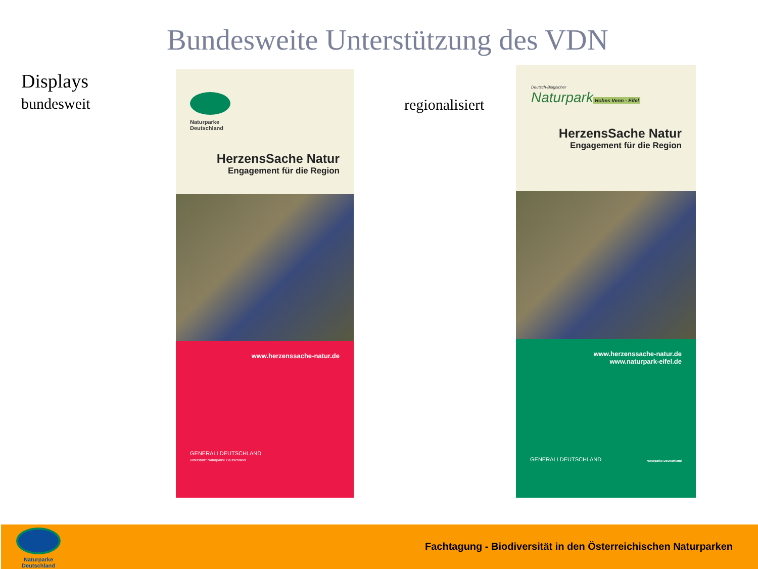Bundesweite Unterstützung des VDN
Displays
bundesweit regionalisiert
Naturparke
Deutschland
HerzensSache Natur
Engagement für die Region
www.herzenssache-natur.de
GENERALI DEUTSCHLAND
unterstützt Naturparke Deutschland
Deutsch-Belgischer
Naturpark
Hohes Venn - Eifel
HerzensSache Natur
Engagement für die Region
www.herzenssache-natur.de
www.naturpark-eifel.de
GENERALI DEUTSCHLAND Naturparke Deutschland
Naturparke
Deutschland
Fachtagung - Biodiversität in den Österreichischen Naturparken